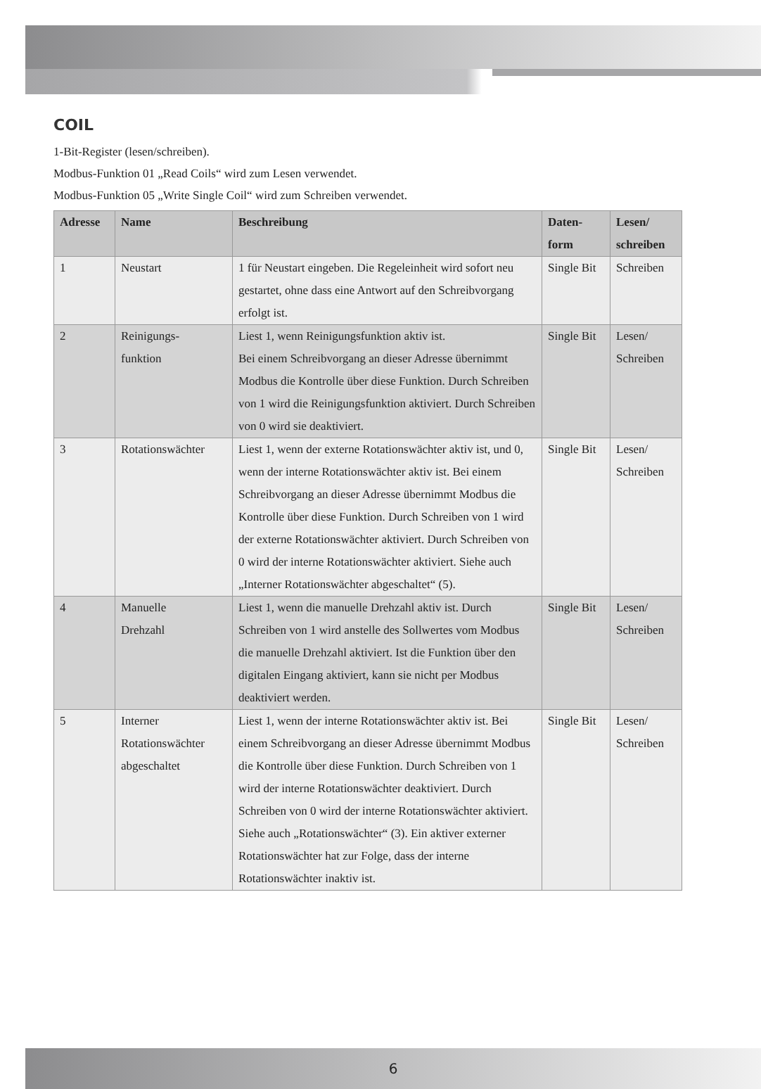COIL
1-Bit-Register (lesen/schreiben).
Modbus-Funktion 01 „Read Coils“ wird zum Lesen verwendet.
Modbus-Funktion 05 „Write Single Coil“ wird zum Schreiben verwendet.
| Adresse | Name | Beschreibung | Daten- form | Lesen/ schreiben |
| --- | --- | --- | --- | --- |
| 1 | Neustart | 1 für Neustart eingeben. Die Regeleinheit wird sofort neu gestartet, ohne dass eine Antwort auf den Schreibvorgang erfolgt ist. | Single Bit | Schreiben |
| 2 | Reinigungs- funktion | Liest 1, wenn Reinigungsfunktion aktiv ist. Bei einem Schreibvorgang an dieser Adresse übernimmt Modbus die Kontrolle über diese Funktion. Durch Schreiben von 1 wird die Reinigungsfunktion aktiviert. Durch Schreiben von 0 wird sie deaktiviert. | Single Bit | Lesen/ Schreiben |
| 3 | Rotationswächter | Liest 1, wenn der externe Rotationswächter aktiv ist, und 0, wenn der interne Rotationswächter aktiv ist. Bei einem Schreibvorgang an dieser Adresse übernimmt Modbus die Kontrolle über diese Funktion. Durch Schreiben von 1 wird der externe Rotationswächter aktiviert. Durch Schreiben von 0 wird der interne Rotationswächter aktiviert. Siehe auch „Interner Rotationswächter abgeschaltet“ (5). | Single Bit | Lesen/ Schreiben |
| 4 | Manuelle Drehzahl | Liest 1, wenn die manuelle Drehzahl aktiv ist. Durch Schreiben von 1 wird anstelle des Sollwertes vom Modbus die manuelle Drehzahl aktiviert. Ist die Funktion über den digitalen Eingang aktiviert, kann sie nicht per Modbus deaktiviert werden. | Single Bit | Lesen/ Schreiben |
| 5 | Interner Rotationswächter abgeschaltet | Liest 1, wenn der interne Rotationswächter aktiv ist. Bei einem Schreibvorgang an dieser Adresse übernimmt Modbus die Kontrolle über diese Funktion. Durch Schreiben von 1 wird der interne Rotationswächter deaktiviert. Durch Schreiben von 0 wird der interne Rotationswächter aktiviert. Siehe auch „Rotationswächter“ (3). Ein aktiver externer Rotationswächter hat zur Folge, dass der interne Rotationswächter inaktiv ist. | Single Bit | Lesen/ Schreiben |
6